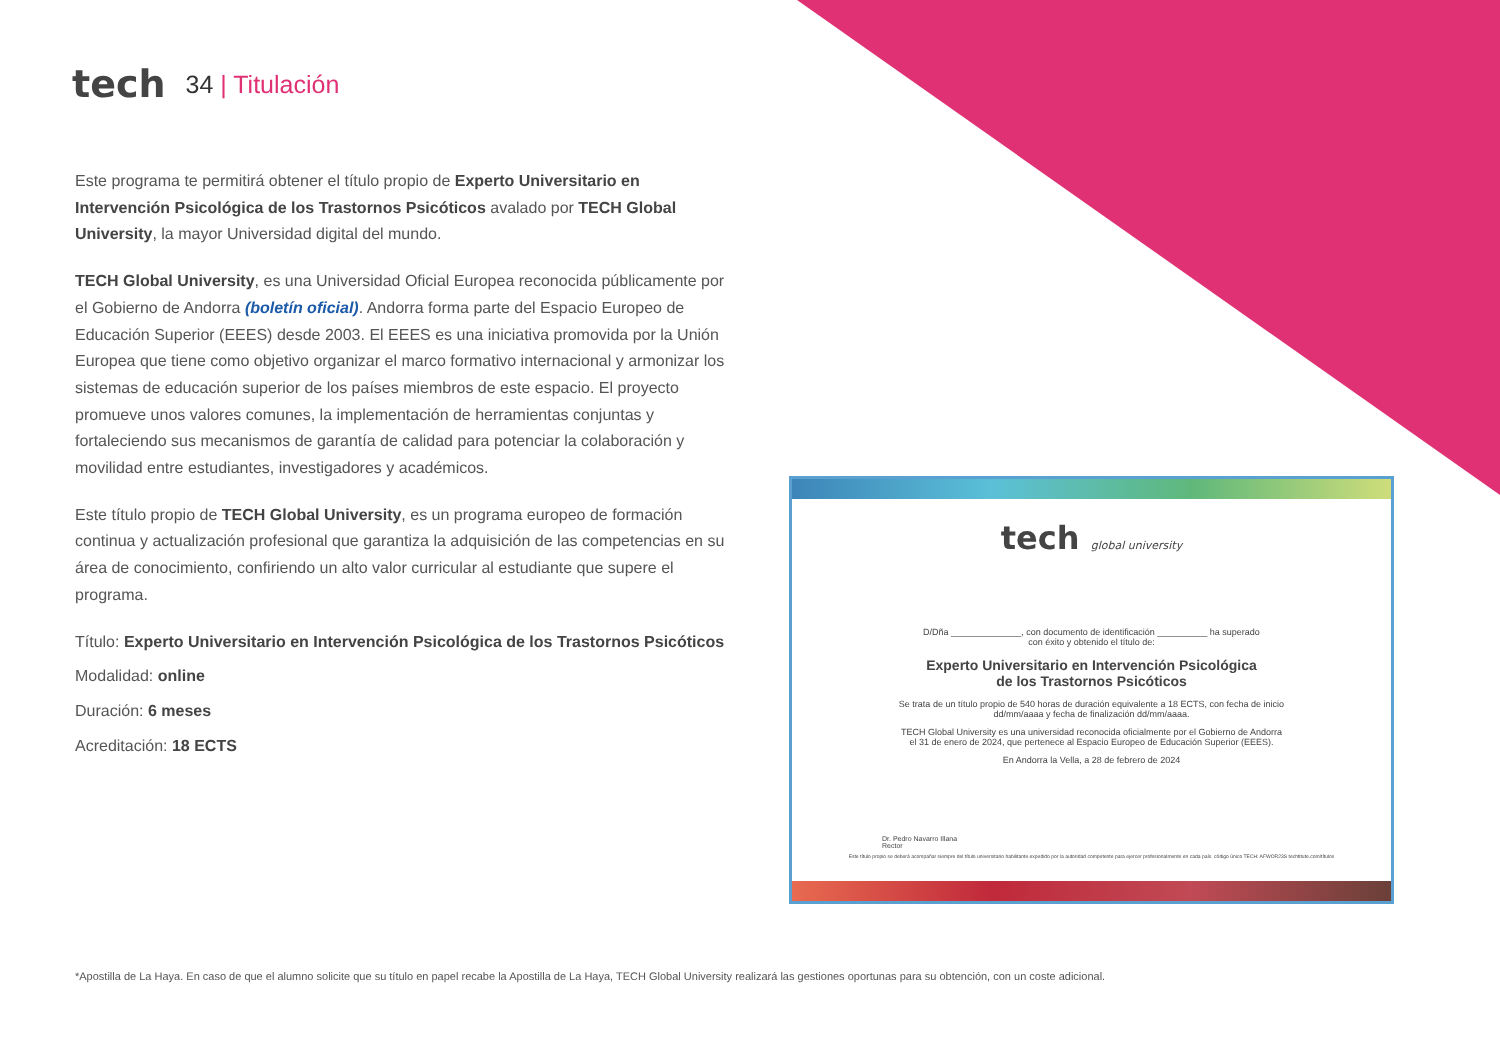tech
34 | Titulación
Este programa te permitirá obtener el título propio de Experto Universitario en Intervención Psicológica de los Trastornos Psicóticos avalado por TECH Global University, la mayor Universidad digital del mundo.
TECH Global University, es una Universidad Oficial Europea reconocida públicamente por el Gobierno de Andorra (boletín oficial). Andorra forma parte del Espacio Europeo de Educación Superior (EEES) desde 2003. El EEES es una iniciativa promovida por la Unión Europea que tiene como objetivo organizar el marco formativo internacional y armonizar los sistemas de educación superior de los países miembros de este espacio. El proyecto promueve unos valores comunes, la implementación de herramientas conjuntas y fortaleciendo sus mecanismos de garantía de calidad para potenciar la colaboración y movilidad entre estudiantes, investigadores y académicos.
Este título propio de TECH Global University, es un programa europeo de formación continua y actualización profesional que garantiza la adquisición de las competencias en su área de conocimiento, confiriendo un alto valor curricular al estudiante que supere el programa.
Título: Experto Universitario en Intervención Psicológica de los Trastornos Psicóticos
Modalidad: online
Duración: 6 meses
Acreditación: 18 ECTS
tech global university
D/Dña ______________, con documento de identificación __________ ha superado
con éxito y obtenido el título de:
Experto Universitario en Intervención Psicológica
de los Trastornos Psicóticos
Se trata de un título propio de 540 horas de duración equivalente a 18 ECTS, con fecha de inicio
dd/mm/aaaa y fecha de finalización dd/mm/aaaa.
TECH Global University es una universidad reconocida oficialmente por el Gobierno de Andorra
el 31 de enero de 2024, que pertenece al Espacio Europeo de Educación Superior (EEES).
En Andorra la Vella, a 28 de febrero de 2024
Dr. Pedro Navarro Illana
Rector
Este título propio se deberá acompañar siempre del título universitario habilitante expedido por la autoridad competente para ejercer profesionalmente en cada país. código único TECH: AFWOR23S techtitute.com/títulos
*Apostilla de La Haya. En caso de que el alumno solicite que su título en papel recabe la Apostilla de La Haya, TECH Global University realizará las gestiones oportunas para su obtención, con un coste adicional.